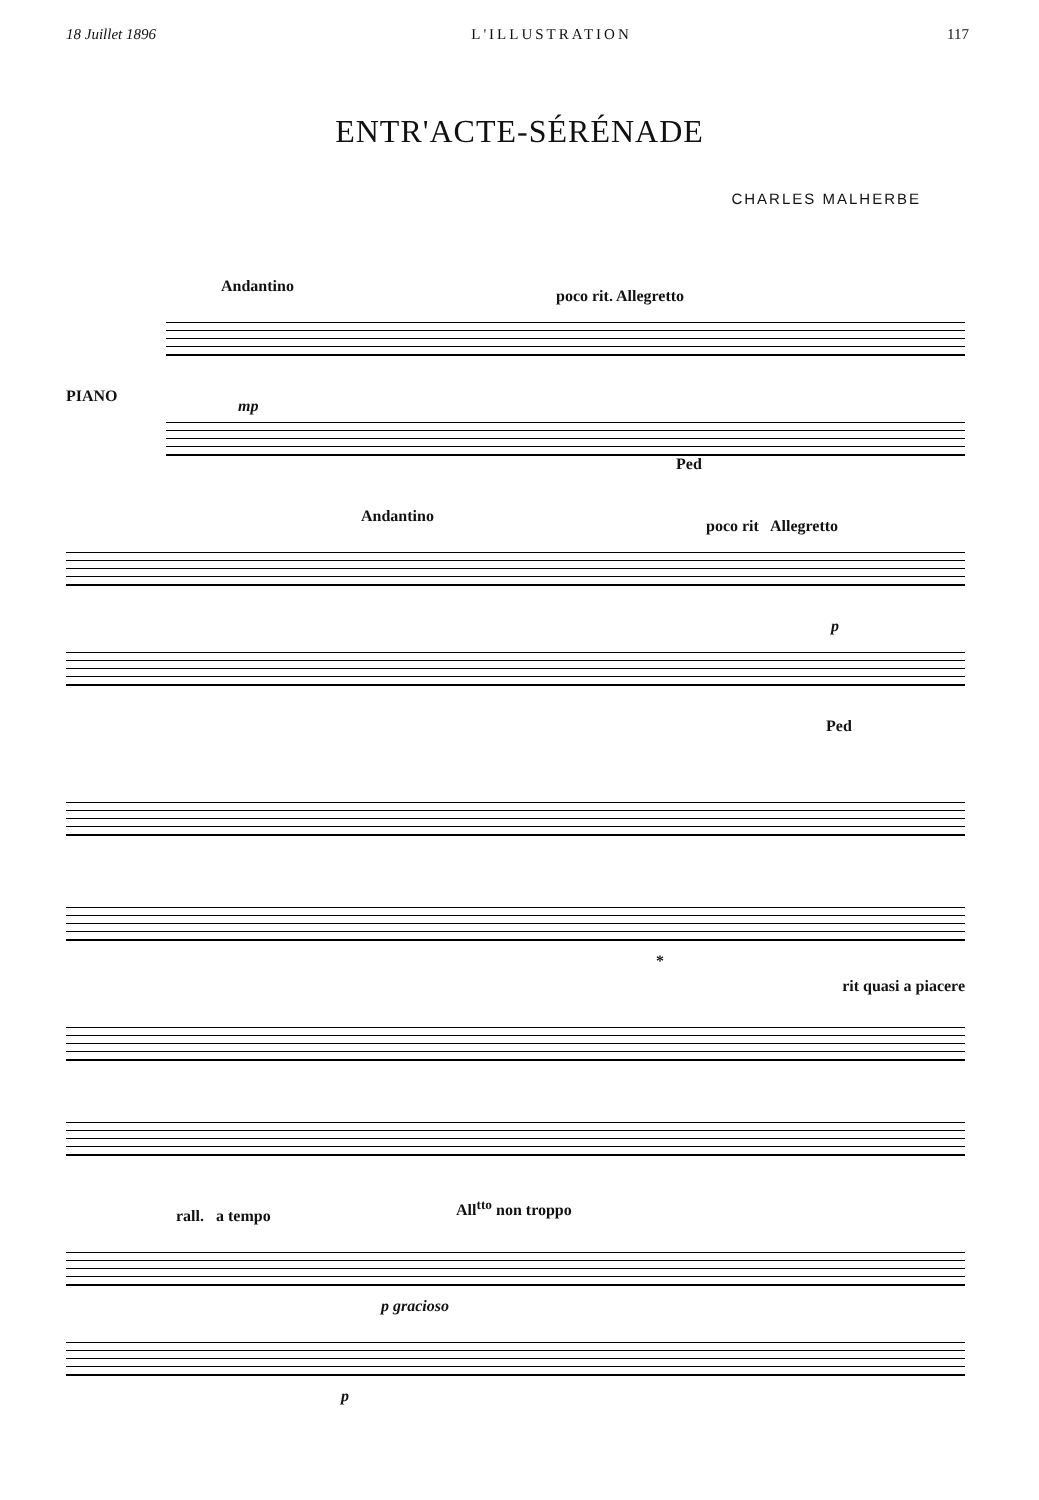18 Juillet 1896 L'ILLUSTRATION 117
ENTR'ACTE-SÉRÉNADE
CHARLES MALHERBE
Andantino
poco rit. Allegretto
PIANO
mp
Ped
Andantino
poco rit Allegretto
p
Ped
*
rit quasi a piacere
rall. a tempo
All<sup>tto</sup> non troppo
p gracioso
p